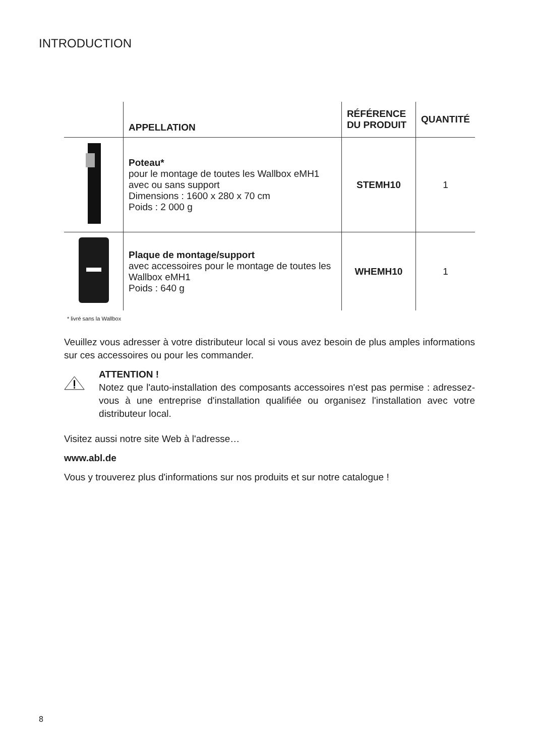INTRODUCTION
| | APPELLATION | RÉFÉRENCE DU PRODUIT | QUANTITÉ |
| --- | --- | --- | --- |
| | Poteau* pour le montage de toutes les Wallbox eMH1 avec ou sans support Dimensions : 1600 x 280 x 70 cm Poids : 2 000 g | STEMH10 | 1 |
| | Plaque de montage/support avec accessoires pour le montage de toutes les Wallbox eMH1 Poids : 640 g | WHEMH10 | 1 |
* livré sans la Wallbox
Veuillez vous adresser à votre distributeur local si vous avez besoin de plus amples informations sur ces accessoires ou pour les commander.
ATTENTION !
Notez que l'auto-installation des composants accessoires n'est pas permise : adressez-vous à une entreprise d'installation qualifiée ou organisez l'installation avec votre distributeur local.
Visitez aussi notre site Web à l'adresse…
www.abl.de
Vous y trouverez plus d'informations sur nos produits et sur notre catalogue !
8